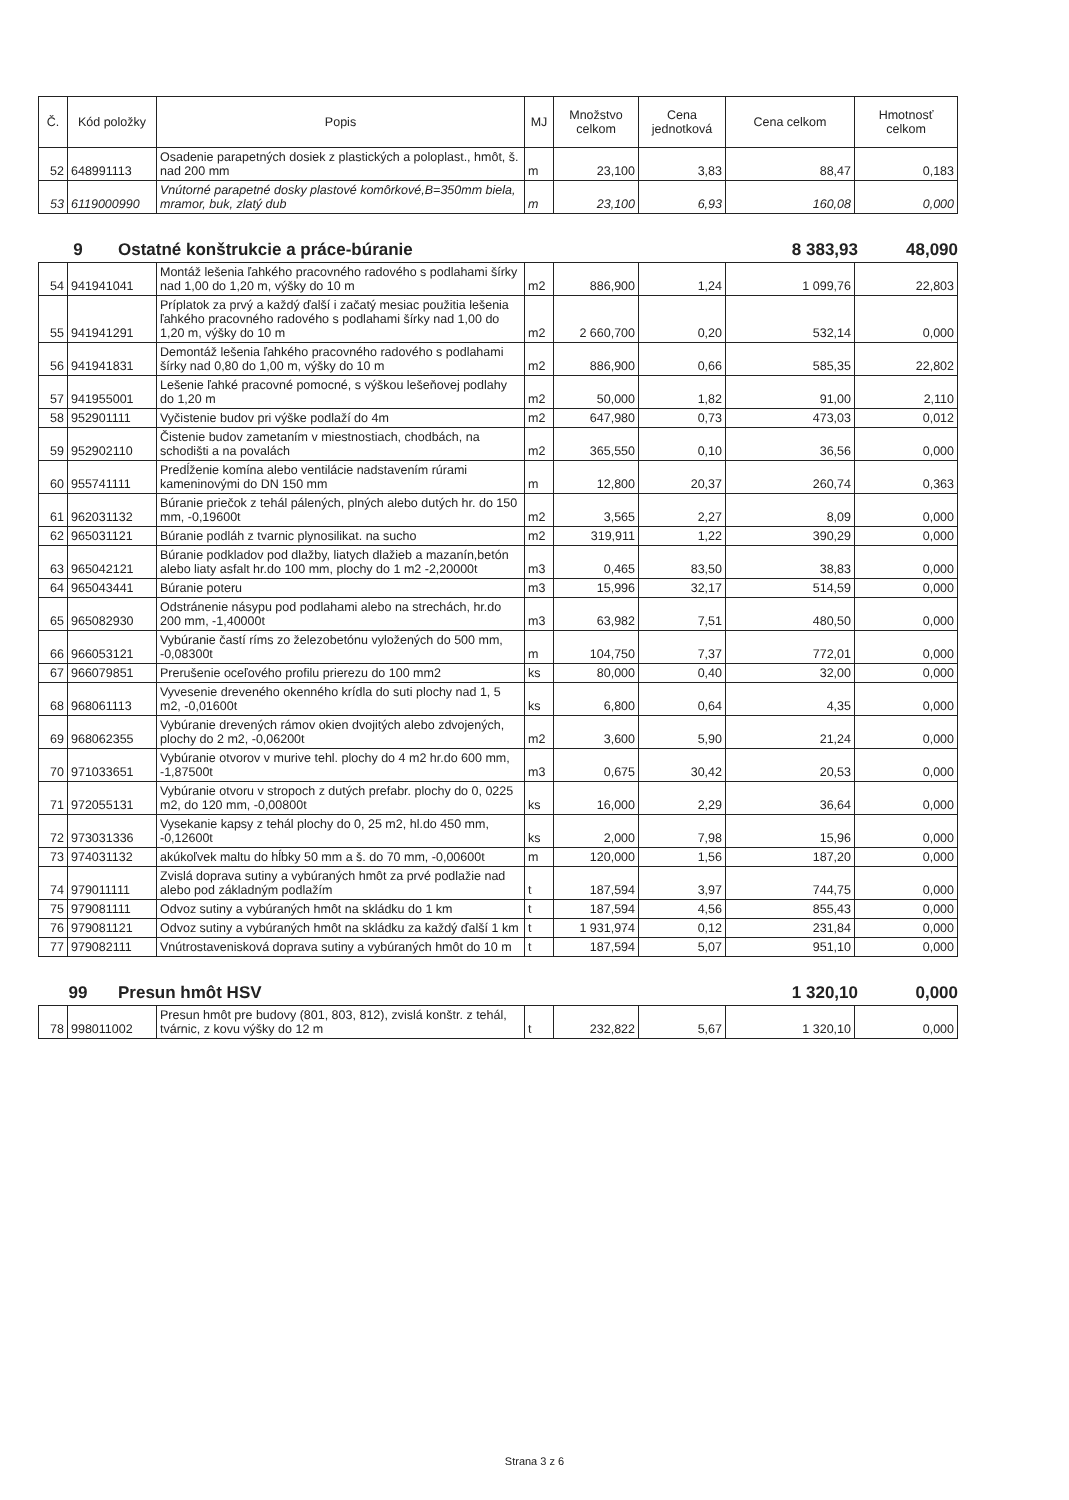| Č. | Kód položky | Popis | MJ | Množstvo celkom | Cena jednotková | Cena celkom | Hmotnosť celkom |
| --- | --- | --- | --- | --- | --- | --- | --- |
| 52 | 648991113 | Osadenie parapetných dosiek z plastických a poloplast., hmôt, š. nad 200 mm | m | 23,100 | 3,83 | 88,47 | 0,183 |
| 53 | 6119000990 | Vnútorné parapetné dosky plastové komôrkové,B=350mm biela, mramor, buk, zlatý dub | m | 23,100 | 6,93 | 160,08 | 0,000 |
9 Ostatné konštrukcie a práce-búranie 8 383,93 48,090
| 54 | 941941041 | Montáž lešenia ľahkého pracovného radového s podlahami šírky nad 1,00 do 1,20 m, výšky do 10 m | m2 | 886,900 | 1,24 | 1 099,76 | 22,803 |
| 55 | 941941291 | Príplatok za prvý a každý ďalší i začatý mesiac použitia lešenia ľahkého pracovného radového s podlahami šírky nad 1,00 do 1,20 m, výšky do 10 m | m2 | 2 660,700 | 0,20 | 532,14 | 0,000 |
| 56 | 941941831 | Demontáž lešenia ľahkého pracovného radového s podlahami šírky nad 0,80 do 1,00 m, výšky do 10 m | m2 | 886,900 | 0,66 | 585,35 | 22,802 |
| 57 | 941955001 | Lešenie ľahké pracovné pomocné, s výškou lešeňovej podlahy do 1,20 m | m2 | 50,000 | 1,82 | 91,00 | 2,110 |
| 58 | 952901111 | Vyčistenie budov pri výške podlaží do 4m | m2 | 647,980 | 0,73 | 473,03 | 0,012 |
| 59 | 952902110 | Čistenie budov zametaním v miestnostiach, chodbách, na schodišti a na povalách | m2 | 365,550 | 0,10 | 36,56 | 0,000 |
| 60 | 955741111 | Predĺženie komína alebo ventilácie nadstavením rúrami kameninovými do DN 150 mm | m | 12,800 | 20,37 | 260,74 | 0,363 |
| 61 | 962031132 | Búranie priečok z tehál pálených, plných alebo dutých hr. do 150 mm, -0,19600t | m2 | 3,565 | 2,27 | 8,09 | 0,000 |
| 62 | 965031121 | Búranie podláh z tvarnic plynosilikat. na sucho | m2 | 319,911 | 1,22 | 390,29 | 0,000 |
| 63 | 965042121 | Búranie podkladov pod dlažby, liatych dlažieb a mazanín,betón alebo liaty asfalt hr.do 100 mm, plochy do 1 m2 -2,20000t | m3 | 0,465 | 83,50 | 38,83 | 0,000 |
| 64 | 965043441 | Búranie poteru | m3 | 15,996 | 32,17 | 514,59 | 0,000 |
| 65 | 965082930 | Odstránenie násypu pod podlahami alebo na strechách, hr.do 200 mm, -1,40000t | m3 | 63,982 | 7,51 | 480,50 | 0,000 |
| 66 | 966053121 | Vybúranie častí ríms zo železobetónu vyložených do 500 mm, -0,08300t | m | 104,750 | 7,37 | 772,01 | 0,000 |
| 67 | 966079851 | Prerušenie oceľového profilu prierezu do 100 mm2 | ks | 80,000 | 0,40 | 32,00 | 0,000 |
| 68 | 968061113 | Vyvesenie dreveného okenného krídla do suti plochy nad 1, 5 m2, -0,01600t | ks | 6,800 | 0,64 | 4,35 | 0,000 |
| 69 | 968062355 | Vybúranie drevených rámov okien dvojitých alebo zdvojených, plochy do 2 m2, -0,06200t | m2 | 3,600 | 5,90 | 21,24 | 0,000 |
| 70 | 971033651 | Vybúranie otvorov v murive tehl. plochy do 4 m2 hr.do 600 mm, -1,87500t | m3 | 0,675 | 30,42 | 20,53 | 0,000 |
| 71 | 972055131 | Vybúranie otvoru v stropoch z dutých prefabr. plochy do 0, 0225 m2, do 120 mm, -0,00800t | ks | 16,000 | 2,29 | 36,64 | 0,000 |
| 72 | 973031336 | Vysekanie kapsy z tehál plochy do 0, 25 m2, hl.do 450 mm, -0,12600t | ks | 2,000 | 7,98 | 15,96 | 0,000 |
| 73 | 974031132 | akúkoľvek maltu do hĺbky 50 mm a š. do 70 mm, -0,00600t | m | 120,000 | 1,56 | 187,20 | 0,000 |
| 74 | 979011111 | Zvislá doprava sutiny a vybúraných hmôt za prvé podlažie nad alebo pod základným podlažím | t | 187,594 | 3,97 | 744,75 | 0,000 |
| 75 | 979081111 | Odvoz sutiny a vybúraných hmôt na skládku do 1 km | t | 187,594 | 4,56 | 855,43 | 0,000 |
| 76 | 979081121 | Odvoz sutiny a vybúraných hmôt na skládku za každý ďalší 1 km | t | 1 931,974 | 0,12 | 231,84 | 0,000 |
| 77 | 979082111 | Vnútrostavenisková doprava sutiny a vybúraných hmôt do 10 m | t | 187,594 | 5,07 | 951,10 | 0,000 |
99 Presun hmôt HSV 1 320,10 0,000
| 78 | 998011002 | Presun hmôt pre budovy (801, 803, 812), zvislá konštr. z tehál, tvárnic, z kovu výšky do 12 m | t | 232,822 | 5,67 | 1 320,10 | 0,000 |
Strana 3 z 6